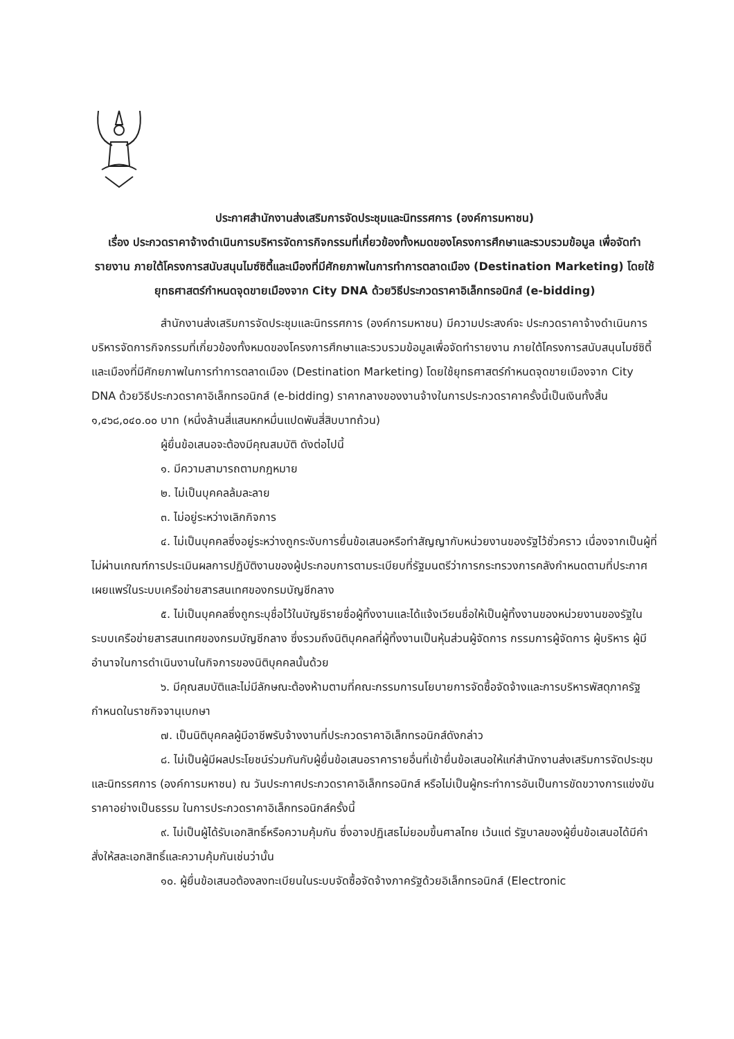ประกาศสำนักงานส่งเสริมการจัดประชุมและนิทรรศการ (องค์การมหาชน)
เรื่อง ประกวดราคาจ้างดำเนินการบริหารจัดการกิจกรรมที่เกี่ยวข้องทั้งหมดของโครงการศึกษาและรวบรวมข้อมูล เพื่อจัดทำรายงาน ภายใต้โครงการสนับสนุนไมซ์ซิตี้และเมืองที่มีศักยภาพในการทำการตลาดเมือง (Destination Marketing) โดยใช้ยุทธศาสตร์กำหนดจุดขายเมืองจาก City DNA ด้วยวิธีประกวดราคาอิเล็กทรอนิกส์ (e-bidding)
สำนักงานส่งเสริมการจัดประชุมและนิทรรศการ (องค์การมหาชน) มีความประสงค์จะ ประกวดราคาจ้างดำเนินการบริหารจัดการกิจกรรมที่เกี่ยวข้องทั้งหมดของโครงการศึกษาและรวบรวมข้อมูลเพื่อจัดทำรายงาน ภายใต้โครงการสนับสนุนไมซ์ซิตี้และเมืองที่มีศักยภาพในการทำการตลาดเมือง (Destination Marketing) โดยใช้ยุทธศาสตร์กำหนดจุดขายเมืองจาก City DNA ด้วยวิธีประกวดราคาอิเล็กทรอนิกส์ (e-bidding) ราคากลางของงานจ้างในการประกวดราคาครั้งนี้เป็นเงินทั้งสิ้น ๑,๔๖๘,๐๔๐.๐๐ บาท (หนึ่งล้านสี่แสนหกหมื่นแปดพันสี่สิบบาทถ้วน)
ผู้ยื่นข้อเสนอจะต้องมีคุณสมบัติ ดังต่อไปนี้
๑. มีความสามารถตามกฎหมาย
๒. ไม่เป็นบุคคลล้มละลาย
๓. ไม่อยู่ระหว่างเลิกกิจการ
๔. ไม่เป็นบุคคลซึ่งอยู่ระหว่างถูกระงับการยื่นข้อเสนอหรือทำสัญญากับหน่วยงานของรัฐไว้ชั่วคราว เนื่องจากเป็นผู้ที่ไม่ผ่านเกณฑ์การประเมินผลการปฏิบัติงานของผู้ประกอบการตามระเบียบที่รัฐมนตรีว่าการกระทรวงการคลังกำหนดตามที่ประกาศเผยแพร่ในระบบเครือข่ายสารสนเทศของกรมบัญชีกลาง
๕. ไม่เป็นบุคคลซึ่งถูกระบุชื่อไว้ในบัญชีรายชื่อผู้ทิ้งงานและได้แจ้งเวียนชื่อให้เป็นผู้ทิ้งงานของหน่วยงานของรัฐในระบบเครือข่ายสารสนเทศของกรมบัญชีกลาง ซึ่งรวมถึงนิติบุคคลที่ผู้ทิ้งงานเป็นหุ้นส่วนผู้จัดการ กรรมการผู้จัดการ ผู้บริหาร ผู้มีอำนาจในการดำเนินงานในกิจการของนิติบุคคลนั้นด้วย
๖. มีคุณสมบัติและไม่มีลักษณะต้องห้ามตามที่คณะกรรมการนโยบายการจัดซื้อจัดจ้างและการบริหารพัสดุภาครัฐกำหนดในราชกิจจานุเบกษา
๗. เป็นนิติบุคคลผู้มีอาชีพรับจ้างงานที่ประกวดราคาอิเล็กทรอนิกส์ดังกล่าว
๘. ไม่เป็นผู้มีผลประโยชน์ร่วมกันกับผู้ยื่นข้อเสนอราคารายอื่นที่เข้ายื่นข้อเสนอให้แก่สำนักงานส่งเสริมการจัดประชุมและนิทรรศการ (องค์การมหาชน) ณ วันประกาศประกวดราคาอิเล็กทรอนิกส์ หรือไม่เป็นผู้กระทำการอันเป็นการขัดขวางการแข่งขันราคาอย่างเป็นธรรม ในการประกวดราคาอิเล็กทรอนิกส์ครั้งนี้
๙. ไม่เป็นผู้ได้รับเอกสิทธิ์หรือความคุ้มกัน ซึ่งอาจปฏิเสธไม่ยอมขึ้นศาลไทย เว้นแต่ รัฐบาลของผู้ยื่นข้อเสนอได้มีคำสั่งให้สละเอกสิทธิ์และความคุ้มกันเช่นว่านั้น
๑๐. ผู้ยื่นข้อเสนอต้องลงทะเบียนในระบบจัดซื้อจัดจ้างภาครัฐด้วยอิเล็กทรอนิกส์ (Electronic